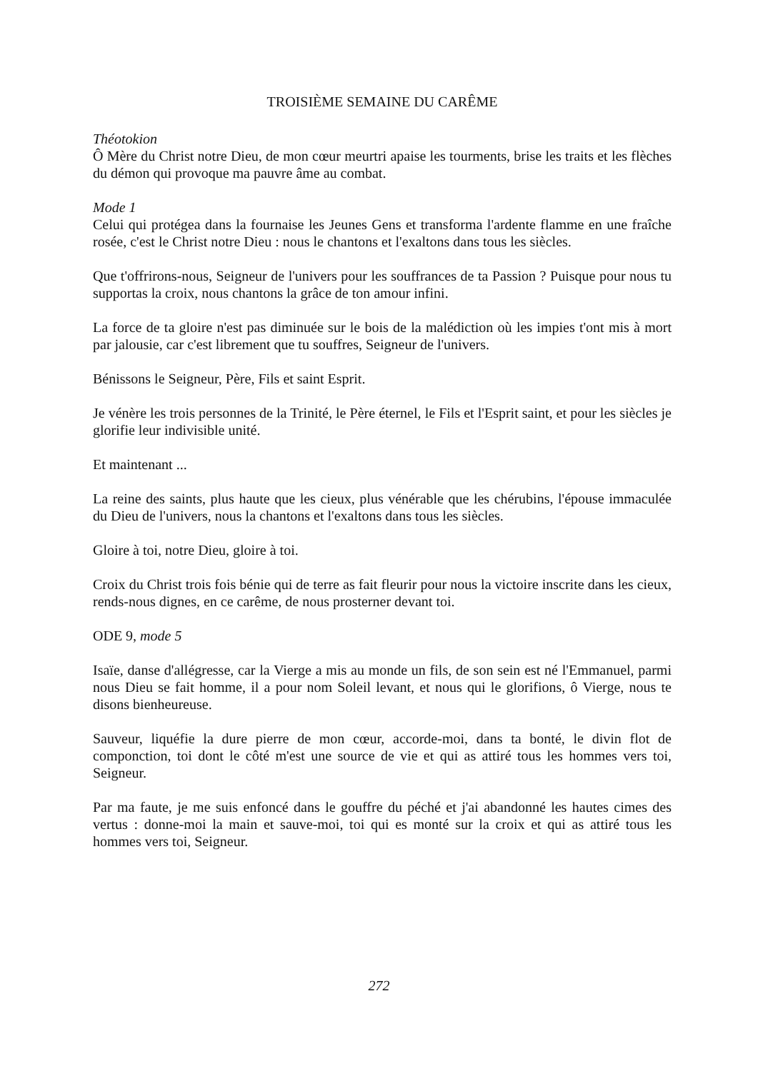TROISIÈME SEMAINE DU CARÊME
Théotokion
Ô Mère du Christ notre Dieu, de mon cœur meurtri apaise les tourments, brise les traits et les flèches du démon qui provoque ma pauvre âme au combat.
Mode 1
Celui qui protégea dans la fournaise les Jeunes Gens et transforma l'ardente flamme en une fraîche rosée, c'est le Christ notre Dieu : nous le chantons et l'exaltons dans tous les siècles.
Que t'offrirons-nous, Seigneur de l'univers pour les souffrances de ta Passion ? Puisque pour nous tu supportas la croix, nous chantons la grâce de ton amour infini.
La force de ta gloire n'est pas diminuée sur le bois de la malédiction où les impies t'ont mis à mort par jalousie, car c'est librement que tu souffres, Seigneur de l'univers.
Bénissons le Seigneur, Père, Fils et saint Esprit.
Je vénère les trois personnes de la Trinité, le Père éternel, le Fils et l'Esprit saint, et pour les siècles je glorifie leur indivisible unité.
Et maintenant ...
La reine des saints, plus haute que les cieux, plus vénérable que les chérubins, l'épouse immaculée du Dieu de l'univers, nous la chantons et l'exaltons dans tous les siècles.
Gloire à toi, notre Dieu, gloire à toi.
Croix du Christ trois fois bénie qui de terre as fait fleurir pour nous la victoire inscrite dans les cieux, rends-nous dignes, en ce carême, de nous prosterner devant toi.
ODE 9, mode 5
Isaïe, danse d'allégresse, car la Vierge a mis au monde un fils, de son sein est né l'Emmanuel, parmi nous Dieu se fait homme, il a pour nom Soleil levant, et nous qui le glorifions, ô Vierge, nous te disons bienheureuse.
Sauveur, liquéfie la dure pierre de mon cœur, accorde-moi, dans ta bonté, le divin flot de componction, toi dont le côté m'est une source de vie et qui as attiré tous les hommes vers toi, Seigneur.
Par ma faute, je me suis enfoncé dans le gouffre du péché et j'ai abandonné les hautes cimes des vertus : donne-moi la main et sauve-moi, toi qui es monté sur la croix et qui as attiré tous les hommes vers toi, Seigneur.
272